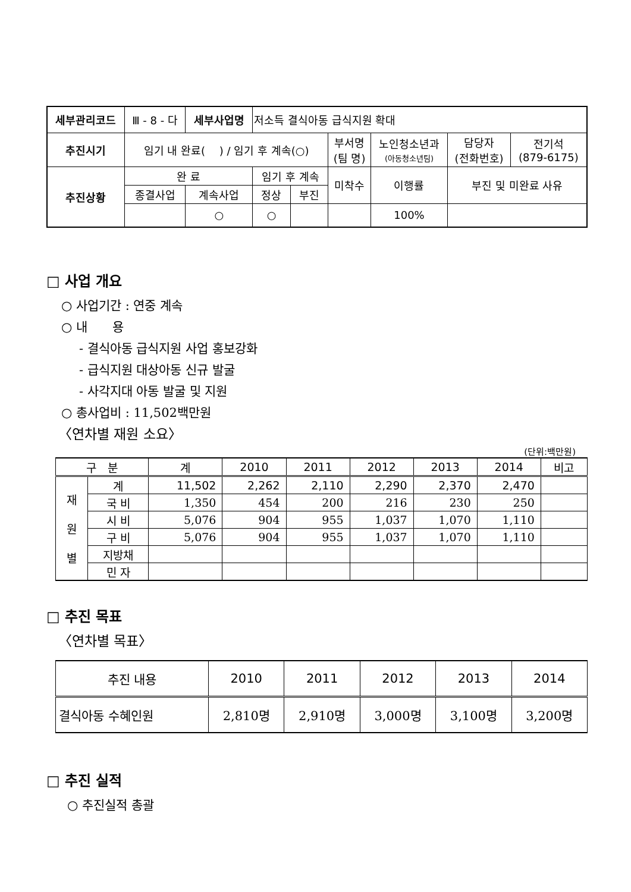| 세부관리코드 | Ⅲ - 8 - 다 | 세부사업명 | 저소득 결식아동 급식지원 확대 | | | | | |
| 추진시기 | 임기 내 완료( ) / 임기 후 계속(○) | | | | 부서명 (팀 명) | 노인청소년과 (아동청소년팀) | 담당자 (전화번호) | 전기석 (879-6175) |
| 추진상황 | 완 료 | | 임기 후 계속 | | 미착수 | 이행률 | 부진 및 미완료 사유 | |
| | 종결사업 | 계속사업 | 정상 | 부진 | | | | |
| | | ○ | ○ | | | 100% | | |
□ 사업 개요
○ 사업기간 : 연중 계속
○ 내　　용
- 결식아동 급식지원 사업 홍보강화
- 급식지원 대상아동 신규 발굴
- 사각지대 아동 발굴 및 지원
○ 총사업비 : 11,502백만원
〈연차별 재원 소요〉
(단위:백만원)
| 구 분 | | 계 | 2010 | 2011 | 2012 | 2013 | 2014 | 비고 |
| --- | --- | --- | --- | --- | --- | --- | --- | --- |
| 재 원 별 | 계 | 11,502 | 2,262 | 2,110 | 2,290 | 2,370 | 2,470 | |
| | 국 비 | 1,350 | 454 | 200 | 216 | 230 | 250 | |
| | 시 비 | 5,076 | 904 | 955 | 1,037 | 1,070 | 1,110 | |
| | 구 비 | 5,076 | 904 | 955 | 1,037 | 1,070 | 1,110 | |
| | 지방채 | | | | | | | |
| | 민 자 | | | | | | | |
□ 추진 목표
〈연차별 목표〉
| 추진 내용 | 2010 | 2011 | 2012 | 2013 | 2014 |
| --- | --- | --- | --- | --- | --- |
| 결식아동 수혜인원 | 2,810명 | 2,910명 | 3,000명 | 3,100명 | 3,200명 |
□ 추진 실적
○ 추진실적 총괄